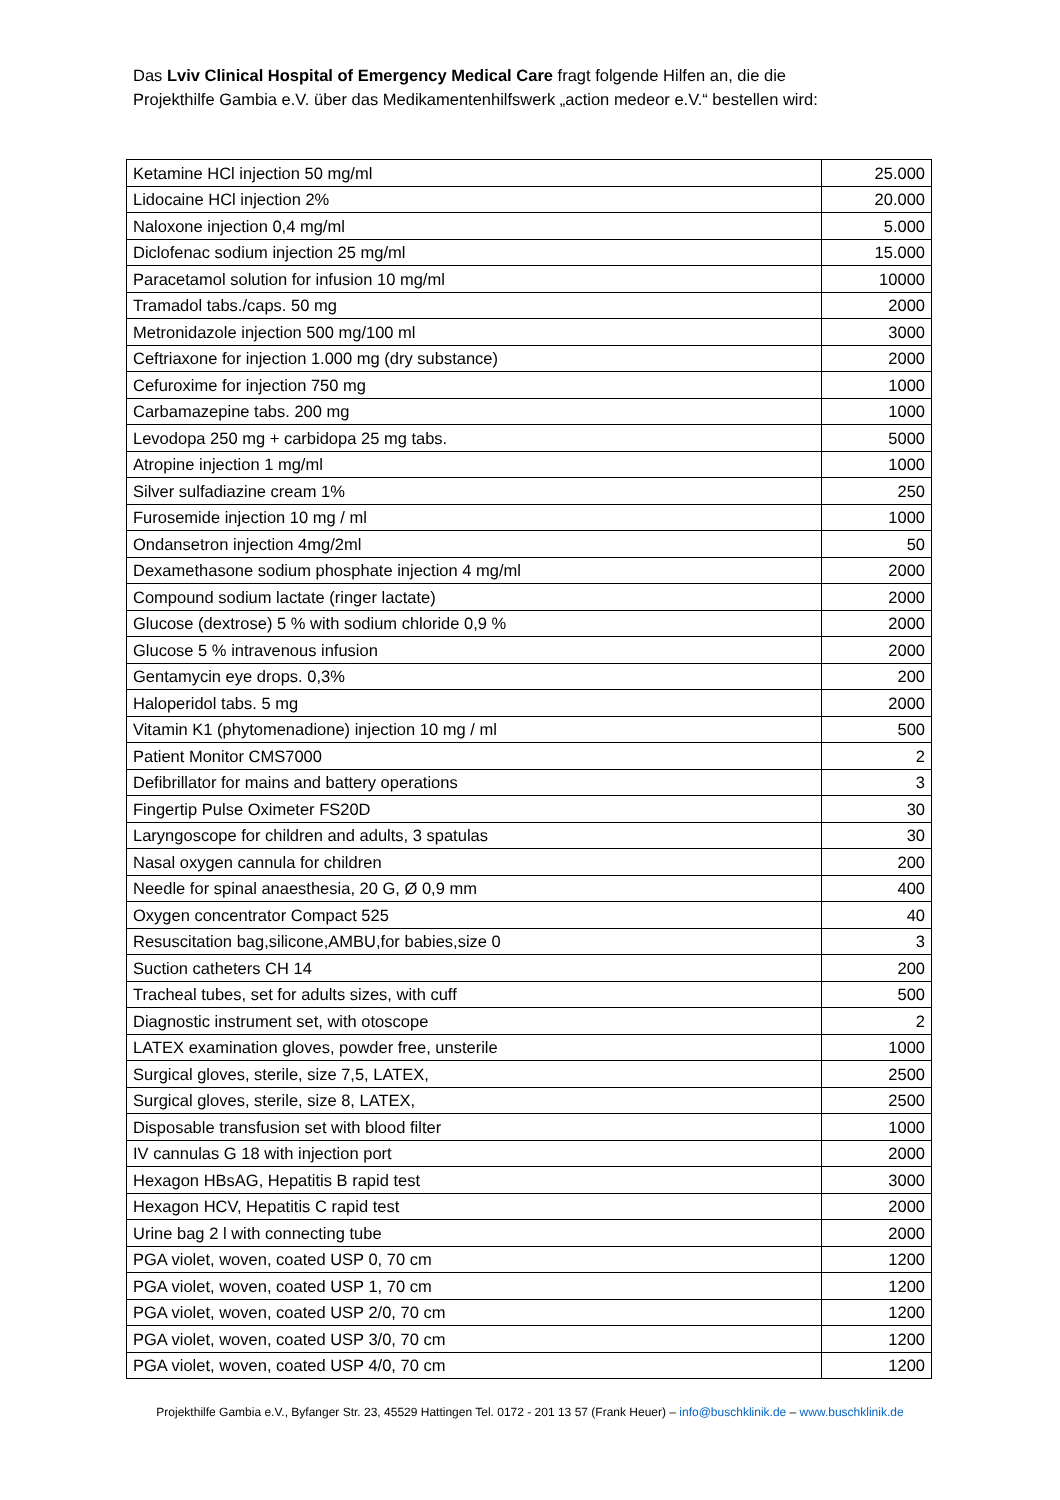Das Lviv Clinical Hospital of Emergency Medical Care fragt folgende Hilfen an, die die Projekthilfe Gambia e.V. über das Medikamentenhilfswerk „action medeor e.V.“ bestellen wird:
| Ketamine HCl injection 50 mg/ml | 25.000 |
| Lidocaine HCl injection 2% | 20.000 |
| Naloxone injection 0,4 mg/ml | 5.000 |
| Diclofenac sodium injection 25 mg/ml | 15.000 |
| Paracetamol solution for infusion 10 mg/ml | 10000 |
| Tramadol tabs./caps. 50 mg | 2000 |
| Metronidazole injection 500 mg/100 ml | 3000 |
| Ceftriaxone for injection 1.000 mg (dry substance) | 2000 |
| Cefuroxime for injection 750 mg | 1000 |
| Carbamazepine tabs. 200 mg | 1000 |
| Levodopa 250 mg + carbidopa 25 mg tabs. | 5000 |
| Atropine injection 1 mg/ml | 1000 |
| Silver sulfadiazine cream 1% | 250 |
| Furosemide injection 10 mg / ml | 1000 |
| Ondansetron injection 4mg/2ml | 50 |
| Dexamethasone sodium phosphate injection 4 mg/ml | 2000 |
| Compound sodium lactate (ringer lactate) | 2000 |
| Glucose (dextrose) 5 % with sodium chloride 0,9 % | 2000 |
| Glucose 5 % intravenous infusion | 2000 |
| Gentamycin eye drops. 0,3% | 200 |
| Haloperidol tabs. 5 mg | 2000 |
| Vitamin K1 (phytomenadione) injection 10 mg / ml | 500 |
| Patient Monitor CMS7000 | 2 |
| Defibrillator for mains and battery operations | 3 |
| Fingertip Pulse Oximeter FS20D | 30 |
| Laryngoscope for children and adults, 3 spatulas | 30 |
| Nasal oxygen cannula for children | 200 |
| Needle for spinal anaesthesia, 20 G, Ø 0,9 mm | 400 |
| Oxygen concentrator Compact 525 | 40 |
| Resuscitation bag,silicone,AMBU,for babies,size 0 | 3 |
| Suction catheters CH 14 | 200 |
| Tracheal tubes, set for adults sizes, with cuff | 500 |
| Diagnostic instrument set, with otoscope | 2 |
| LATEX examination gloves, powder free, unsterile | 1000 |
| Surgical gloves, sterile, size 7,5, LATEX, | 2500 |
| Surgical gloves, sterile, size 8, LATEX, | 2500 |
| Disposable transfusion set with blood filter | 1000 |
| IV cannulas G 18 with injection port | 2000 |
| Hexagon HBsAG, Hepatitis B rapid test | 3000 |
| Hexagon HCV, Hepatitis C rapid test | 2000 |
| Urine bag 2 l with connecting tube | 2000 |
| PGA violet, woven, coated USP 0, 70 cm | 1200 |
| PGA violet, woven, coated USP 1, 70 cm | 1200 |
| PGA violet, woven, coated USP 2/0, 70 cm | 1200 |
| PGA violet, woven, coated USP 3/0, 70 cm | 1200 |
| PGA violet, woven, coated USP 4/0, 70 cm | 1200 |
Projekthilfe Gambia e.V., Byfanger Str. 23, 45529 Hattingen Tel. 0172 - 201 13 57 (Frank Heuer) – info@buschklinik.de – www.buschklinik.de